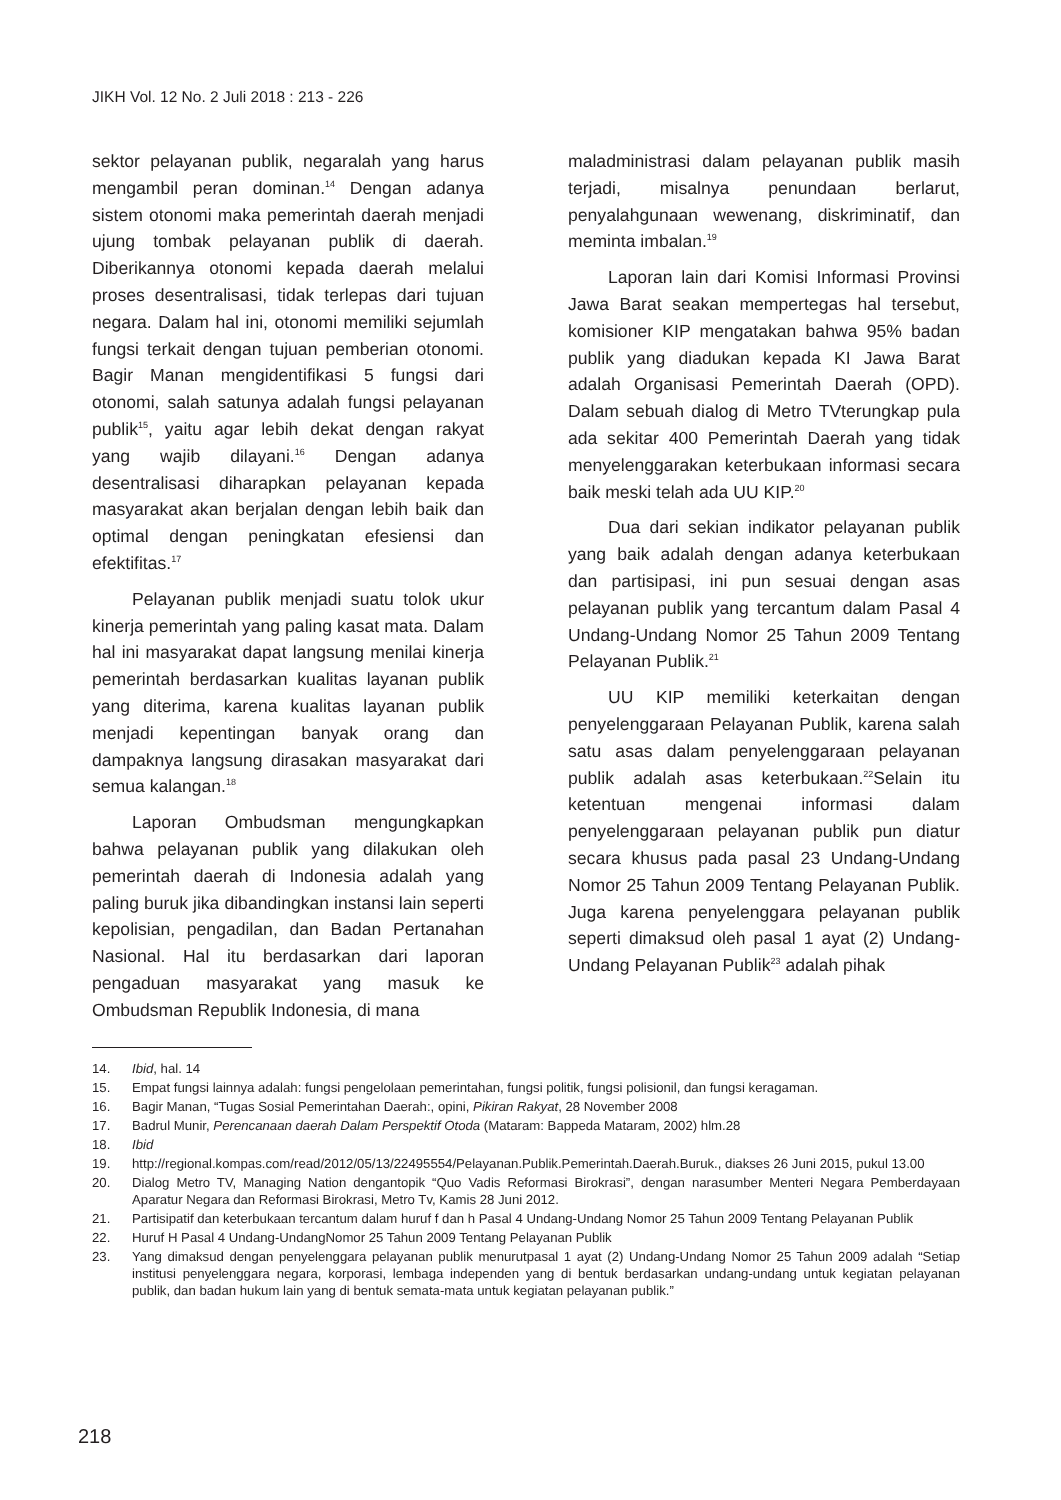JIKH Vol. 12 No. 2 Juli 2018 : 213 - 226
sektor pelayanan publik, negaralah yang harus mengambil peran dominan.<sup>14</sup> Dengan adanya sistem otonomi maka pemerintah daerah menjadi ujung tombak pelayanan publik di daerah. Diberikannya otonomi kepada daerah melalui proses desentralisasi, tidak terlepas dari tujuan negara. Dalam hal ini, otonomi memiliki sejumlah fungsi terkait dengan tujuan pemberian otonomi. Bagir Manan mengidentifikasi 5 fungsi dari otonomi, salah satunya adalah fungsi pelayanan publik<sup>15</sup>, yaitu agar lebih dekat dengan rakyat yang wajib dilayani.<sup>16</sup> Dengan adanya desentralisasi diharapkan pelayanan kepada masyarakat akan berjalan dengan lebih baik dan optimal dengan peningkatan efesiensi dan efektifitas.<sup>17</sup>
Pelayanan publik menjadi suatu tolok ukur kinerja pemerintah yang paling kasat mata. Dalam hal ini masyarakat dapat langsung menilai kinerja pemerintah berdasarkan kualitas layanan publik yang diterima, karena kualitas layanan publik menjadi kepentingan banyak orang dan dampaknya langsung dirasakan masyarakat dari semua kalangan.<sup>18</sup>
Laporan Ombudsman mengungkapkan bahwa pelayanan publik yang dilakukan oleh pemerintah daerah di Indonesia adalah yang paling buruk jika dibandingkan instansi lain seperti kepolisian, pengadilan, dan Badan Pertanahan Nasional. Hal itu berdasarkan dari laporan pengaduan masyarakat yang masuk ke Ombudsman Republik Indonesia, di mana
maladministrasi dalam pelayanan publik masih terjadi, misalnya penundaan berlarut, penyalahgunaan wewenang, diskriminatif, dan meminta imbalan.<sup>19</sup>
Laporan lain dari Komisi Informasi Provinsi Jawa Barat seakan mempertegas hal tersebut, komisioner KIP mengatakan bahwa 95% badan publik yang diadukan kepada KI Jawa Barat adalah Organisasi Pemerintah Daerah (OPD). Dalam sebuah dialog di Metro TVterungkap pula ada sekitar 400 Pemerintah Daerah yang tidak menyelenggarakan keterbukaan informasi secara baik meski telah ada UU KIP.<sup>20</sup>
Dua dari sekian indikator pelayanan publik yang baik adalah dengan adanya keterbukaan dan partisipasi, ini pun sesuai dengan asas pelayanan publik yang tercantum dalam Pasal 4 Undang-Undang Nomor 25 Tahun 2009 Tentang Pelayanan Publik.<sup>21</sup>
UU KIP memiliki keterkaitan dengan penyelenggaraan Pelayanan Publik, karena salah satu asas dalam penyelenggaraan pelayanan publik adalah asas keterbukaan.<sup>22</sup>Selain itu ketentuan mengenai informasi dalam penyelenggaraan pelayanan publik pun diatur secara khusus pada pasal 23 Undang-Undang Nomor 25 Tahun 2009 Tentang Pelayanan Publik. Juga karena penyelenggara pelayanan publik seperti dimaksud oleh pasal 1 ayat (2) Undang-Undang Pelayanan Publik<sup>23</sup> adalah pihak
14. Ibid, hal. 14
15. Empat fungsi lainnya adalah: fungsi pengelolaan pemerintahan, fungsi politik, fungsi polisionil, dan fungsi keragaman.
16. Bagir Manan, “Tugas Sosial Pemerintahan Daerah:, opini, Pikiran Rakyat, 28 November 2008
17. Badrul Munir, Perencanaan daerah Dalam Perspektif Otoda (Mataram: Bappeda Mataram, 2002) hlm.28
18. Ibid
19. http://regional.kompas.com/read/2012/05/13/22495554/Pelayanan.Publik.Pemerintah.Daerah.Buruk., diakses 26 Juni 2015, pukul 13.00
20. Dialog Metro TV, Managing Nation dengantopik “Quo Vadis Reformasi Birokrasi”, dengan narasumber Menteri Negara Pemberdayaan Aparatur Negara dan Reformasi Birokrasi, Metro Tv, Kamis 28 Juni 2012.
21. Partisipatif dan keterbukaan tercantum dalam huruf f dan h Pasal 4 Undang-Undang Nomor 25 Tahun 2009 Tentang Pelayanan Publik
22. Huruf H Pasal 4 Undang-UndangNomor 25 Tahun 2009 Tentang Pelayanan Publik
23. Yang dimaksud dengan penyelenggara pelayanan publik menurutpasal 1 ayat (2) Undang-Undang Nomor 25 Tahun 2009 adalah “Setiap institusi penyelenggara negara, korporasi, lembaga independen yang di bentuk berdasarkan undang-undang untuk kegiatan pelayanan publik, dan badan hukum lain yang di bentuk semata-mata untuk kegiatan pelayanan publik.”
218